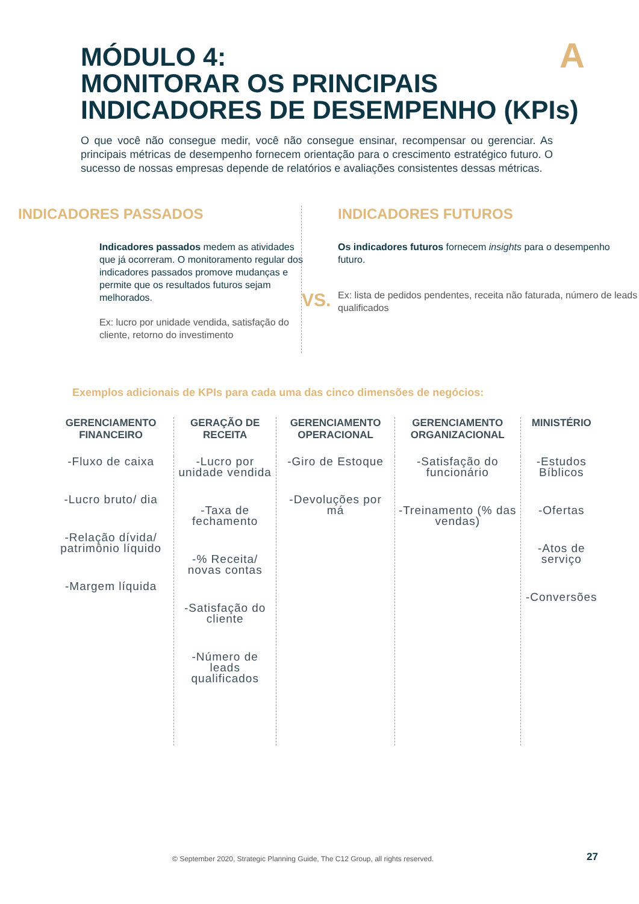A
MÓDULO 4:
MONITORAR OS PRINCIPAIS
INDICADORES DE DESEMPENHO (KPIs)
O que você não consegue medir, você não consegue ensinar, recompensar ou gerenciar. As principais métricas de desempenho fornecem orientação para o crescimento estratégico futuro. O sucesso de nossas empresas depende de relatórios e avaliações consistentes dessas métricas.
INDICADORES PASSADOS
Indicadores passados medem as atividades que já ocorreram. O monitoramento regular dos indicadores passados promove mudanças e permite que os resultados futuros sejam melhorados.
Ex: lucro por unidade vendida, satisfação do cliente, retorno do investimento
VS.
INDICADORES FUTUROS
Os indicadores futuros fornecem insights para o desempenho futuro.
Ex: lista de pedidos pendentes, receita não faturada, número de leads qualificados
Exemplos adicionais de KPIs para cada uma das cinco dimensões de negócios:
| GERENCIAMENTO FINANCEIRO | GERAÇÃO DE RECEITA | GERENCIAMENTO OPERACIONAL | GERENCIAMENTO ORGANIZACIONAL | MINISTÉRIO |
| --- | --- | --- | --- | --- |
| -Fluxo de caixa -Lucro bruto/ dia -Relação dívida/ patrimônio líquido -Margem líquida | -Lucro por unidade vendida -Taxa de fechamento -% Receita/ novas contas -Satisfação do cliente -Número de leads qualificados | -Giro de Estoque -Devoluções por má | -Satisfação do funcionário -Treinamento (% das vendas) | -Estudos Bíblicos -Ofertas -Atos de serviço -Conversões |
© September 2020, Strategic Planning Guide, The C12 Group, all rights reserved.
27